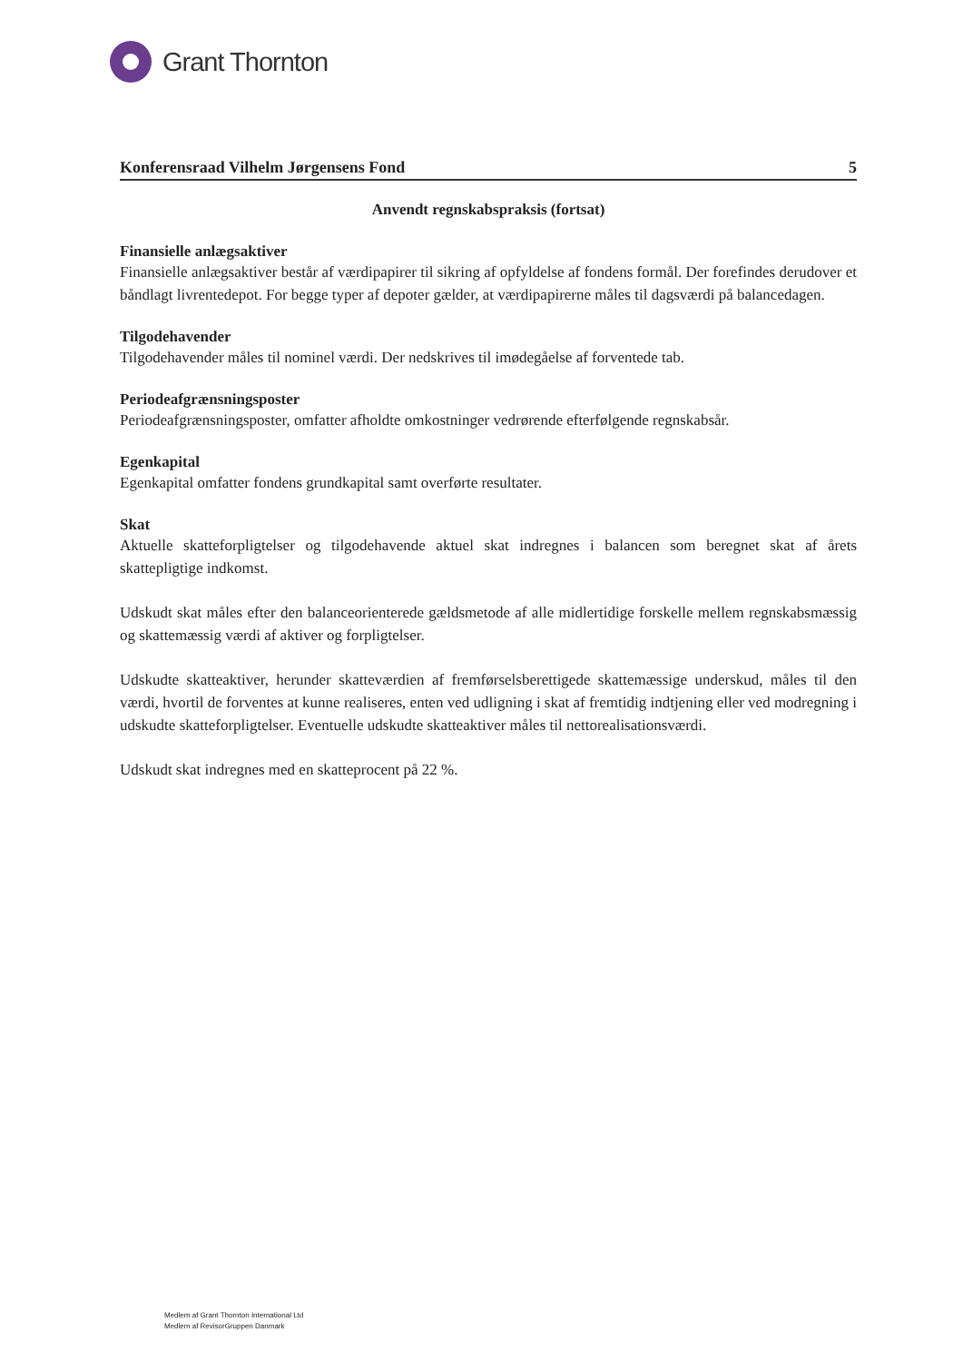Grant Thornton
Konferensraad Vilhelm Jørgensens Fond 5
Anvendt regnskabspraksis (fortsat)
Finansielle anlægsaktiver
Finansielle anlægsaktiver består af værdipapirer til sikring af opfyldelse af fondens formål. Der forefindes derudover et båndlagt livrentedepot. For begge typer af depoter gælder, at værdipapirerne måles til dagsværdi på balancedagen.
Tilgodehavender
Tilgodehavender måles til nominel værdi. Der nedskrives til imødegåelse af forventede tab.
Periodeafgrænsningsposter
Periodeafgrænsningsposter, omfatter afholdte omkostninger vedrørende efterfølgende regnskabsår.
Egenkapital
Egenkapital omfatter fondens grundkapital samt overførte resultater.
Skat
Aktuelle skatteforpligtelser og tilgodehavende aktuel skat indregnes i balancen som beregnet skat af årets skattepligtige indkomst.
Udskudt skat måles efter den balanceorienterede gældsmetode af alle midlertidige forskelle mellem regnskabsmæssig og skattemæssig værdi af aktiver og forpligtelser.
Udskudte skatteaktiver, herunder skatteværdien af fremførselsberettigede skattemæssige underskud, måles til den værdi, hvortil de forventes at kunne realiseres, enten ved udligning i skat af fremtidig indtjening eller ved modregning i udskudte skatteforpligtelser. Eventuelle udskudte skatteaktiver måles til nettorealisationsværdi.
Udskudt skat indregnes med en skatteprocent på 22 %.
Medlem af Grant Thornton International Ltd
Medlem af RevisorGruppen Danmark